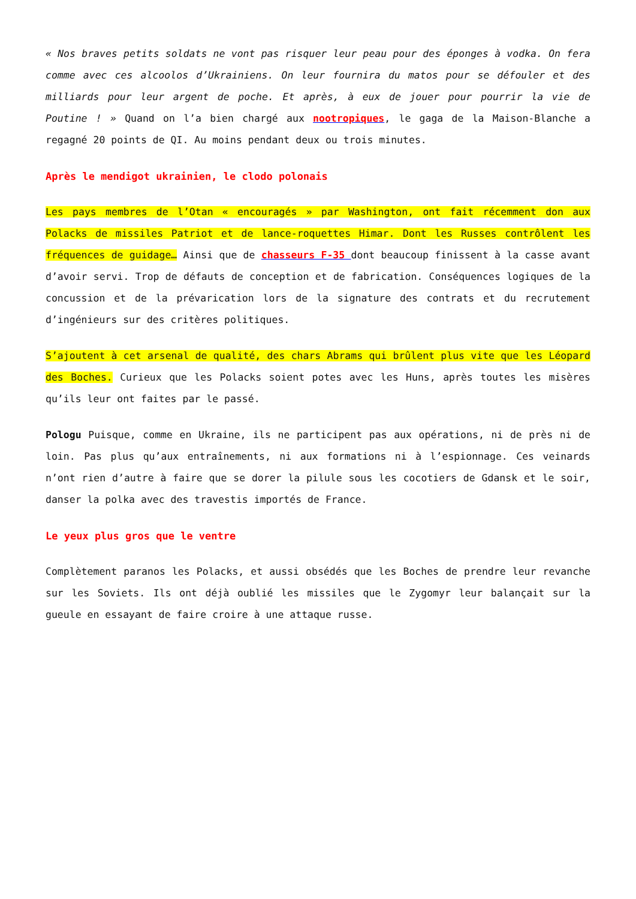« Nos braves petits soldats ne vont pas risquer leur peau pour des éponges à vodka. On fera comme avec ces alcoolos d’Ukrainiens. On leur fournira du matos pour se défouler et des milliards pour leur argent de poche. Et après, à eux de jouer pour pourrir la vie de Poutine ! » Quand on l’a bien chargé aux nootropiques, le gaga de la Maison-Blanche a regagné 20 points de QI. Au moins pendant deux ou trois minutes.
Après le mendigot ukrainien, le clodo polonais
Les pays membres de l’Otan « encouragés » par Washington, ont fait récemment don aux Polacks de missiles Patriot et de lance-roquettes Himar. Dont les Russes contrôlent les fréquences de guidage… Ainsi que de chasseurs F-35 dont beaucoup finissent à la casse avant d’avoir servi. Trop de défauts de conception et de fabrication. Conséquences logiques de la concussion et de la prévarication lors de la signature des contrats et du recrutement d’ingénieurs sur des critères politiques.
S’ajoutent à cet arsenal de qualité, des chars Abrams qui brûlent plus vite que les Léopard des Boches. Curieux que les Polacks soient potes avec les Huns, après toutes les misères qu’ils leur ont faites par le passé.
Pologu Puisque, comme en Ukraine, ils ne participent pas aux opérations, ni de près ni de loin. Pas plus qu’aux entraînements, ni aux formations ni à l’espionnage. Ces veinards n’ont rien d’autre à faire que se dorer la pilule sous les cocotiers de Gdansk et le soir, danser la polka avec des travestis importés de France.
Le yeux plus gros que le ventre
Complètement paranos les Polacks, et aussi obsédés que les Boches de prendre leur revanche sur les Soviets. Ils ont déjà oublié les missiles que le Zygomyr leur balançait sur la gueule en essayant de faire croire à une attaque russe.